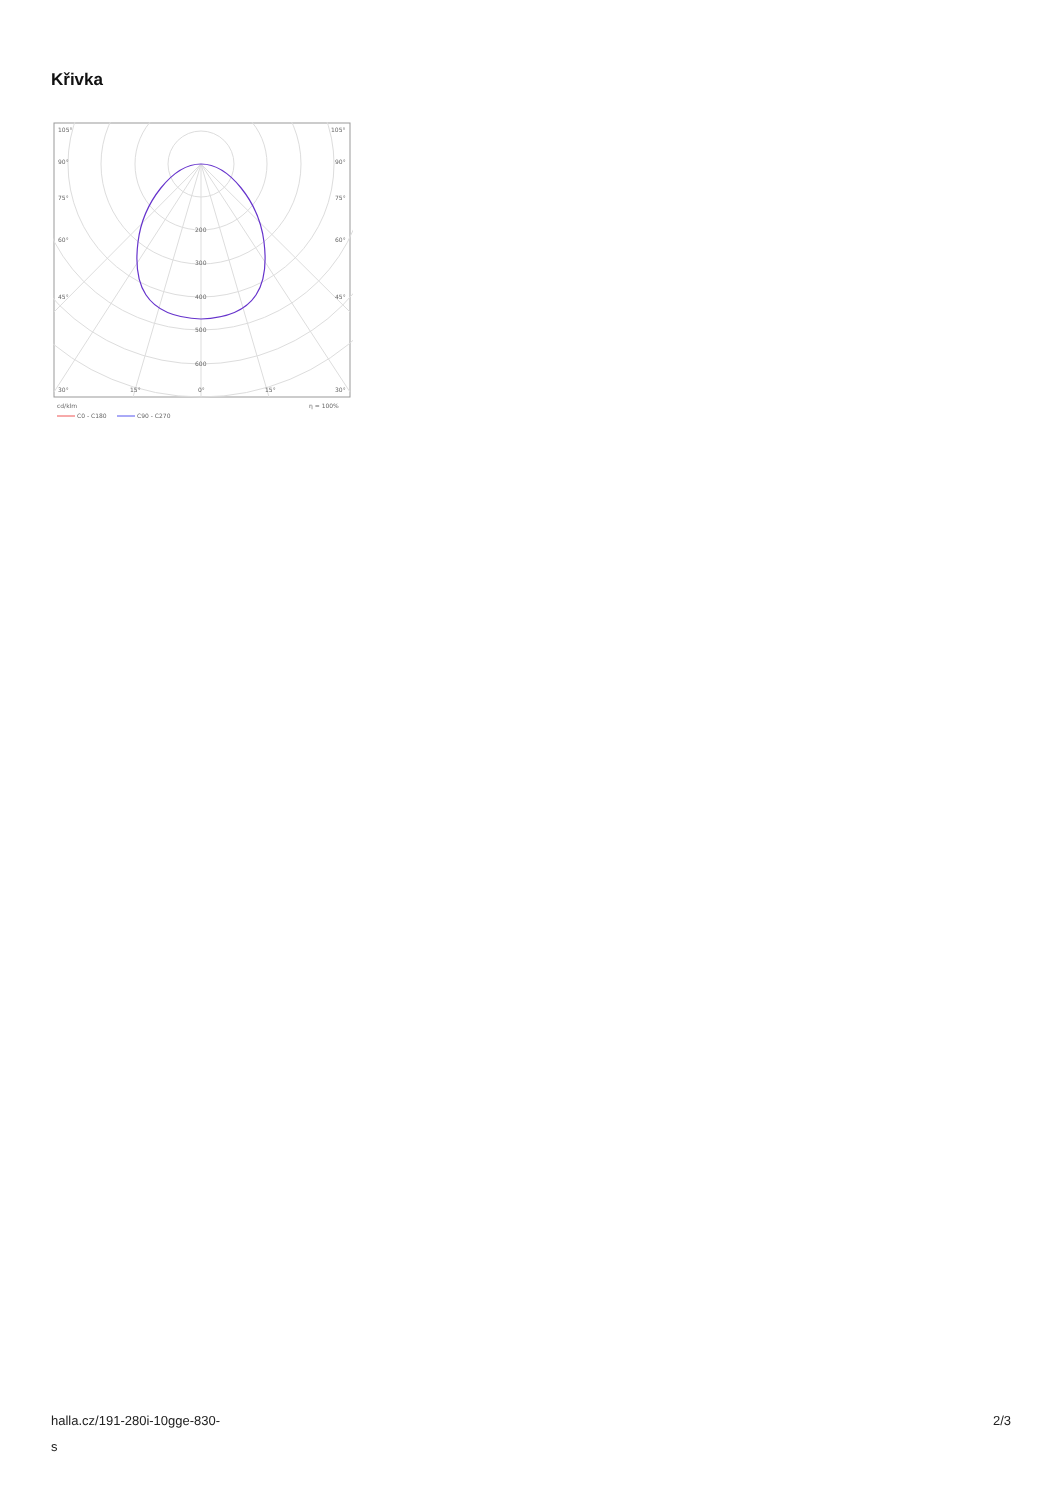Křivka
105°
105°
90°
90°
75°
75°
60°
60°
45°
45°
200
300
400
500
600
30°
15°
0°
15°
30°
cd/klm
η = 100%
C0 - C180
C90 - C270
halla.cz/191-280i-10gge-830-
s
2/3